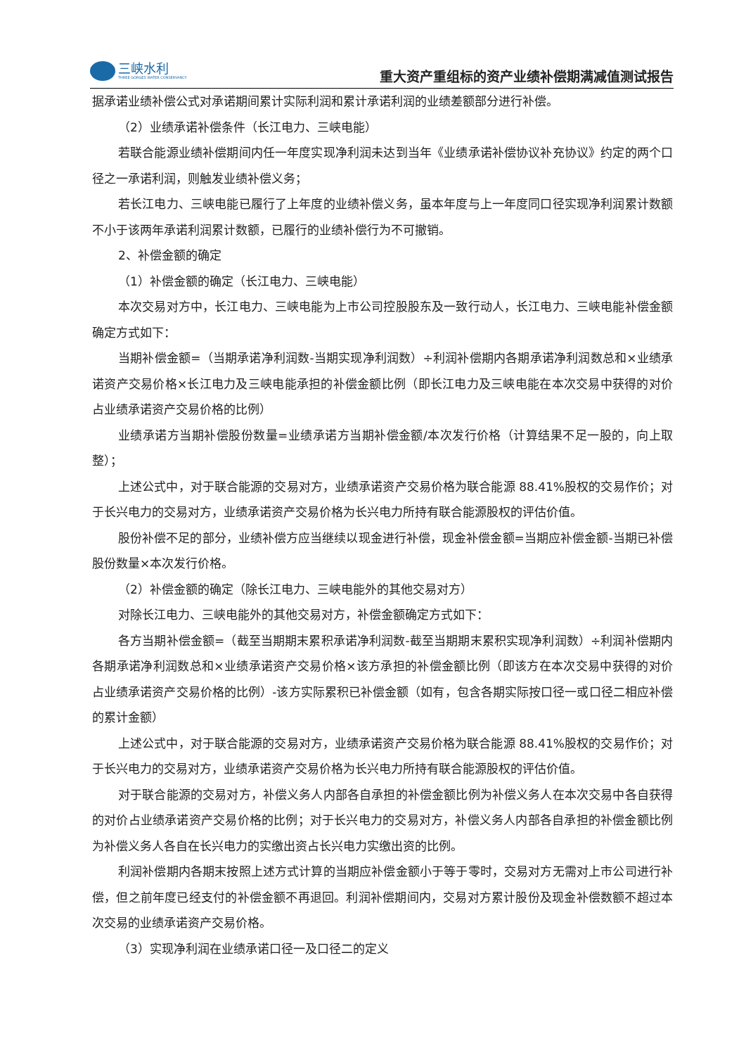三峡水利
THREE GORGES WATER CONSERVANCY
重大资产重组标的资产业绩补偿期满减值测试报告
据承诺业绩补偿公式对承诺期间累计实际利润和累计承诺利润的业绩差额部分进行补偿。
（2）业绩承诺补偿条件（长江电力、三峡电能）
若联合能源业绩补偿期间内任一年度实现净利润未达到当年《业绩承诺补偿协议补充协议》约定的两个口径之一承诺利润，则触发业绩补偿义务；
若长江电力、三峡电能已履行了上年度的业绩补偿义务，虽本年度与上一年度同口径实现净利润累计数额不小于该两年承诺利润累计数额，已履行的业绩补偿行为不可撤销。
2、补偿金额的确定
（1）补偿金额的确定（长江电力、三峡电能）
本次交易对方中，长江电力、三峡电能为上市公司控股股东及一致行动人，长江电力、三峡电能补偿金额确定方式如下：
当期补偿金额=（当期承诺净利润数-当期实现净利润数）÷利润补偿期内各期承诺净利润数总和×业绩承诺资产交易价格×长江电力及三峡电能承担的补偿金额比例（即长江电力及三峡电能在本次交易中获得的对价占业绩承诺资产交易价格的比例）
业绩承诺方当期补偿股份数量=业绩承诺方当期补偿金额/本次发行价格（计算结果不足一股的，向上取整）；
上述公式中，对于联合能源的交易对方，业绩承诺资产交易价格为联合能源 88.41%股权的交易作价；对于长兴电力的交易对方，业绩承诺资产交易价格为长兴电力所持有联合能源股权的评估价值。
股份补偿不足的部分，业绩补偿方应当继续以现金进行补偿，现金补偿金额=当期应补偿金额-当期已补偿股份数量×本次发行价格。
（2）补偿金额的确定（除长江电力、三峡电能外的其他交易对方）
对除长江电力、三峡电能外的其他交易对方，补偿金额确定方式如下：
各方当期补偿金额=（截至当期期末累积承诺净利润数-截至当期期末累积实现净利润数）÷利润补偿期内各期承诺净利润数总和×业绩承诺资产交易价格×该方承担的补偿金额比例（即该方在本次交易中获得的对价占业绩承诺资产交易价格的比例）-该方实际累积已补偿金额（如有，包含各期实际按口径一或口径二相应补偿的累计金额）
上述公式中，对于联合能源的交易对方，业绩承诺资产交易价格为联合能源 88.41%股权的交易作价；对于长兴电力的交易对方，业绩承诺资产交易价格为长兴电力所持有联合能源股权的评估价值。
对于联合能源的交易对方，补偿义务人内部各自承担的补偿金额比例为补偿义务人在本次交易中各自获得的对价占业绩承诺资产交易价格的比例；对于长兴电力的交易对方，补偿义务人内部各自承担的补偿金额比例为补偿义务人各自在长兴电力的实缴出资占长兴电力实缴出资的比例。
利润补偿期内各期末按照上述方式计算的当期应补偿金额小于等于零时，交易对方无需对上市公司进行补偿，但之前年度已经支付的补偿金额不再退回。利润补偿期间内，交易对方累计股份及现金补偿数额不超过本次交易的业绩承诺资产交易价格。
（3）实现净利润在业绩承诺口径一及口径二的定义